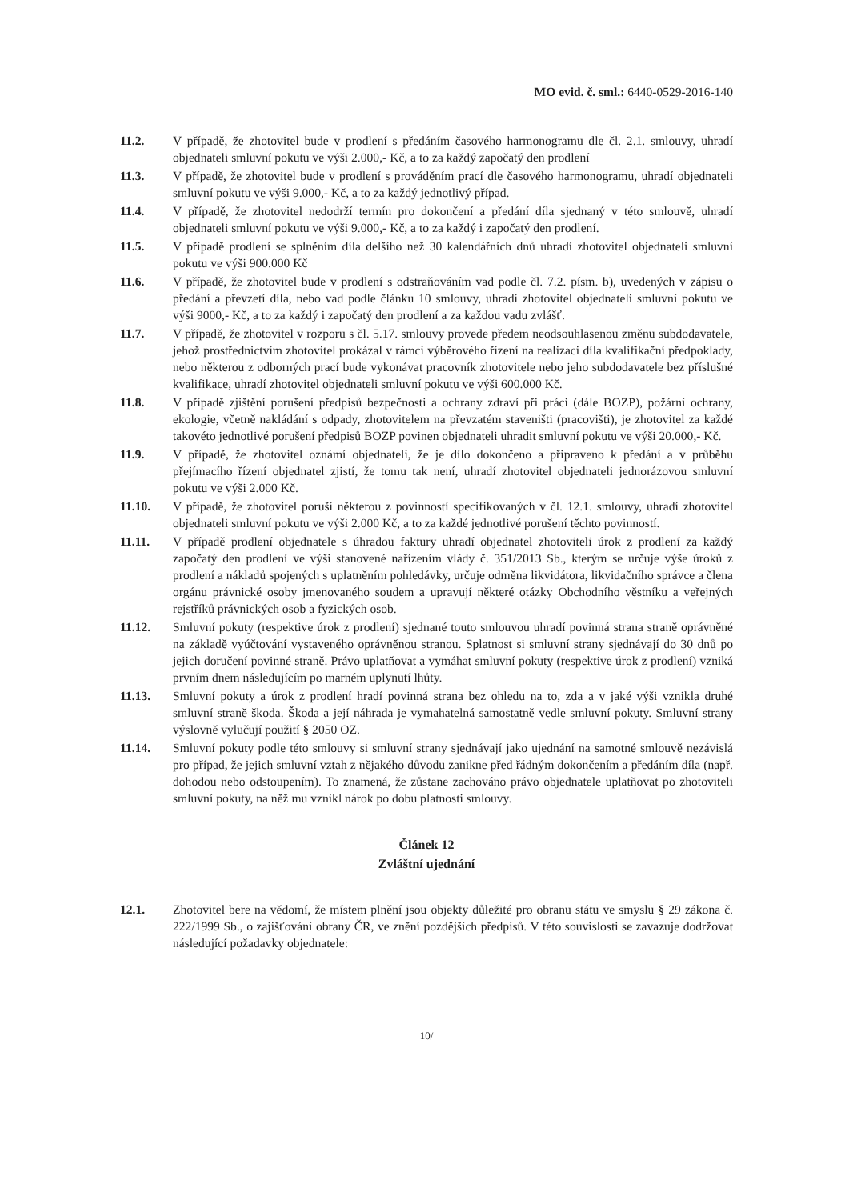MO evid. č. sml.: 6440-0529-2016-140
11.2. V případě, že zhotovitel bude v prodlení s předáním časového harmonogramu dle čl. 2.1. smlouvy, uhradí objednateli smluvní pokutu ve výši 2.000,- Kč, a to za každý započatý den prodlení
11.3. V případě, že zhotovitel bude v prodlení s prováděním prací dle časového harmonogramu, uhradí objednateli smluvní pokutu ve výši 9.000,- Kč, a to za každý jednotlivý případ.
11.4. V případě, že zhotovitel nedodrží termín pro dokončení a předání díla sjednaný v této smlouvě, uhradí objednateli smluvní pokutu ve výši 9.000,- Kč, a to za každý i započatý den prodlení.
11.5. V případě prodlení se splněním díla delšího než 30 kalendářních dnů uhradí zhotovitel objednateli smluvní pokutu ve výši 900.000 Kč
11.6. V případě, že zhotovitel bude v prodlení s odstraňováním vad podle čl. 7.2. písm. b), uvedených v zápisu o předání a převzetí díla, nebo vad podle článku 10 smlouvy, uhradí zhotovitel objednateli smluvní pokutu ve výši 9000,- Kč, a to za každý i započatý den prodlení a za každou vadu zvlášť.
11.7. V případě, že zhotovitel v rozporu s čl. 5.17. smlouvy provede předem neodsouhlasenou změnu subdodavatele, jehož prostřednictvím zhotovitel prokázal v rámci výběrového řízení na realizaci díla kvalifikační předpoklady, nebo některou z odborných prací bude vykonávat pracovník zhotovitele nebo jeho subdodavatele bez příslušné kvalifikace, uhradí zhotovitel objednateli smluvní pokutu ve výši 600.000 Kč.
11.8. V případě zjištění porušení předpisů bezpečnosti a ochrany zdraví při práci (dále BOZP), požární ochrany, ekologie, včetně nakládání s odpady, zhotovitelem na převzatém staveništi (pracovišti), je zhotovitel za každé takovéto jednotlivé porušení předpisů BOZP povinen objednateli uhradit smluvní pokutu ve výši 20.000,- Kč.
11.9. V případě, že zhotovitel oznámí objednateli, že je dílo dokončeno a připraveno k předání a v průběhu přejímacího řízení objednatel zjistí, že tomu tak není, uhradí zhotovitel objednateli jednorázovou smluvní pokutu ve výši 2.000 Kč.
11.10. V případě, že zhotovitel poruší některou z povinností specifikovaných v čl. 12.1. smlouvy, uhradí zhotovitel objednateli smluvní pokutu ve výši 2.000 Kč, a to za každé jednotlivé porušení těchto povinností.
11.11. V případě prodlení objednatele s úhradou faktury uhradí objednatel zhotoviteli úrok z prodlení za každý započatý den prodlení ve výši stanovené nařízením vlády č. 351/2013 Sb., kterým se určuje výše úroků z prodlení a nákladů spojených s uplatněním pohledávky, určuje odměna likvidátora, likvidačního správce a člena orgánu právnické osoby jmenovaného soudem a upravují některé otázky Obchodního věstníku a veřejných rejstříků právnických osob a fyzických osob.
11.12. Smluvní pokuty (respektive úrok z prodlení) sjednané touto smlouvou uhradí povinná strana straně oprávněné na základě vyúčtování vystaveného oprávněnou stranou. Splatnost si smluvní strany sjednávají do 30 dnů po jejich doručení povinné straně. Právo uplatňovat a vymáhat smluvní pokuty (respektive úrok z prodlení) vzniká prvním dnem následujícím po marném uplynutí lhůty.
11.13. Smluvní pokuty a úrok z prodlení hradí povinná strana bez ohledu na to, zda a v jaké výši vznikla druhé smluvní straně škoda. Škoda a její náhrada je vymahatelná samostatně vedle smluvní pokuty. Smluvní strany výslovně vylučují použití § 2050 OZ.
11.14. Smluvní pokuty podle této smlouvy si smluvní strany sjednávají jako ujednání na samotné smlouvě nezávislá pro případ, že jejich smluvní vztah z nějakého důvodu zanikne před řádným dokončením a předáním díla (např. dohodou nebo odstoupením). To znamená, že zůstane zachováno právo objednatele uplatňovat po zhotoviteli smluvní pokuty, na něž mu vznikl nárok po dobu platnosti smlouvy.
Článek 12
Zvláštní ujednání
12.1. Zhotovitel bere na vědomí, že místem plnění jsou objekty důležité pro obranu státu ve smyslu § 29 zákona č. 222/1999 Sb., o zajišťování obrany ČR, ve znění pozdějších předpisů. V této souvislosti se zavazuje dodržovat následující požadavky objednatele:
10/